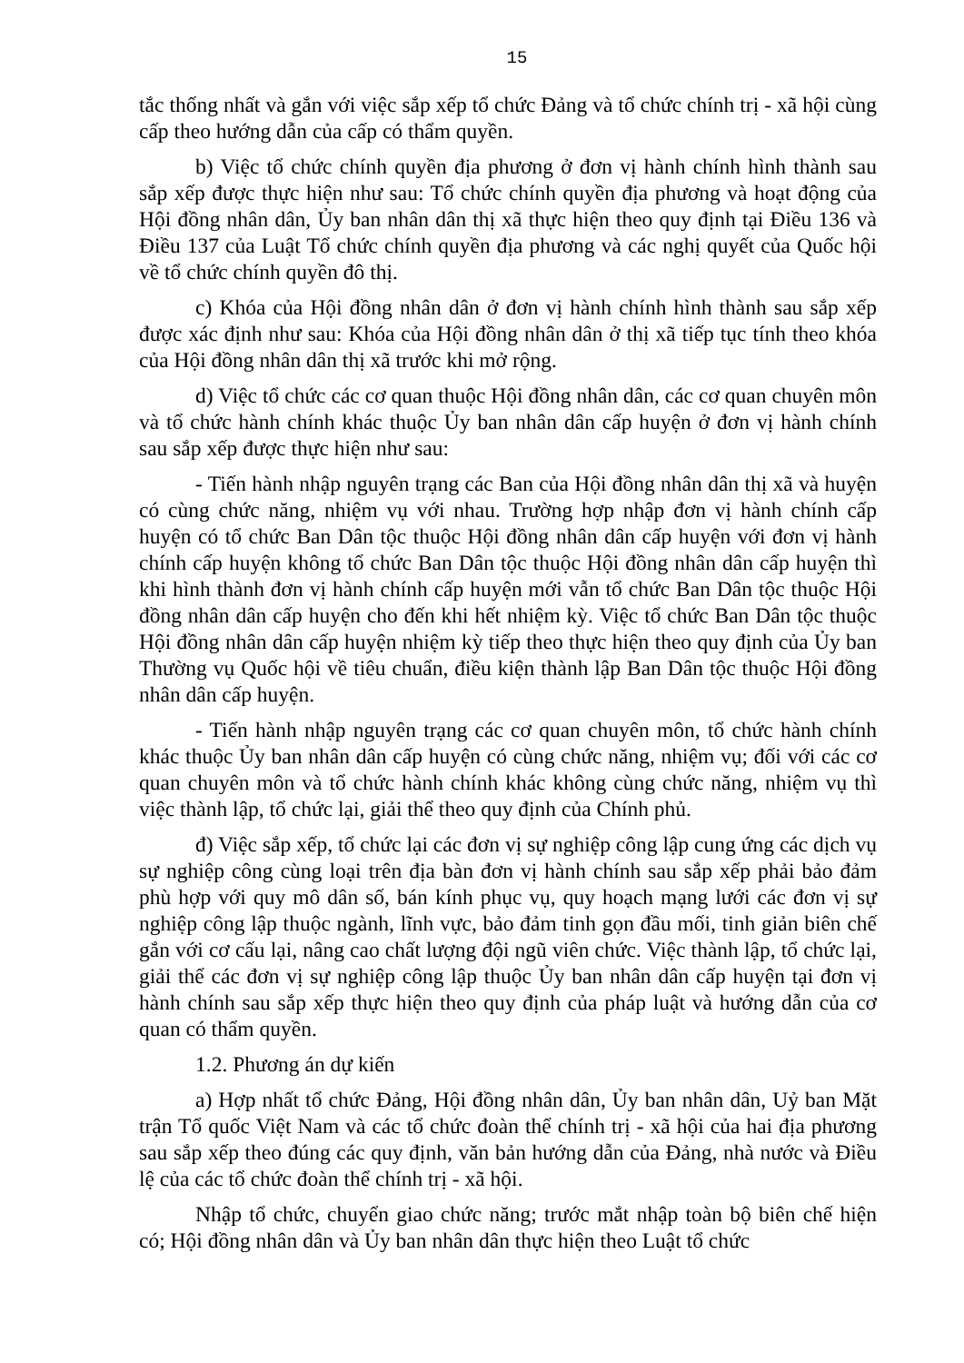15
tắc thống nhất và gắn với việc sắp xếp tổ chức Đảng và tổ chức chính trị - xã hội cùng cấp theo hướng dẫn của cấp có thẩm quyền.
b) Việc tổ chức chính quyền địa phương ở đơn vị hành chính hình thành sau sắp xếp được thực hiện như sau: Tổ chức chính quyền địa phương và hoạt động của Hội đồng nhân dân, Ủy ban nhân dân thị xã thực hiện theo quy định tại Điều 136 và Điều 137 của Luật Tổ chức chính quyền địa phương và các nghị quyết của Quốc hội về tổ chức chính quyền đô thị.
c) Khóa của Hội đồng nhân dân ở đơn vị hành chính hình thành sau sắp xếp được xác định như sau: Khóa của Hội đồng nhân dân ở thị xã tiếp tục tính theo khóa của Hội đồng nhân dân thị xã trước khi mở rộng.
d) Việc tổ chức các cơ quan thuộc Hội đồng nhân dân, các cơ quan chuyên môn và tổ chức hành chính khác thuộc Ủy ban nhân dân cấp huyện ở đơn vị hành chính sau sắp xếp được thực hiện như sau:
- Tiến hành nhập nguyên trạng các Ban của Hội đồng nhân dân thị xã và huyện có cùng chức năng, nhiệm vụ với nhau. Trường hợp nhập đơn vị hành chính cấp huyện có tổ chức Ban Dân tộc thuộc Hội đồng nhân dân cấp huyện với đơn vị hành chính cấp huyện không tổ chức Ban Dân tộc thuộc Hội đồng nhân dân cấp huyện thì khi hình thành đơn vị hành chính cấp huyện mới vẫn tổ chức Ban Dân tộc thuộc Hội đồng nhân dân cấp huyện cho đến khi hết nhiệm kỳ. Việc tổ chức Ban Dân tộc thuộc Hội đồng nhân dân cấp huyện nhiệm kỳ tiếp theo thực hiện theo quy định của Ủy ban Thường vụ Quốc hội về tiêu chuẩn, điều kiện thành lập Ban Dân tộc thuộc Hội đồng nhân dân cấp huyện.
- Tiến hành nhập nguyên trạng các cơ quan chuyên môn, tổ chức hành chính khác thuộc Ủy ban nhân dân cấp huyện có cùng chức năng, nhiệm vụ; đối với các cơ quan chuyên môn và tổ chức hành chính khác không cùng chức năng, nhiệm vụ thì việc thành lập, tổ chức lại, giải thể theo quy định của Chính phủ.
đ) Việc sắp xếp, tổ chức lại các đơn vị sự nghiệp công lập cung ứng các dịch vụ sự nghiệp công cùng loại trên địa bàn đơn vị hành chính sau sắp xếp phải bảo đảm phù hợp với quy mô dân số, bán kính phục vụ, quy hoạch mạng lưới các đơn vị sự nghiệp công lập thuộc ngành, lĩnh vực, bảo đảm tinh gọn đầu mối, tinh giản biên chế gắn với cơ cấu lại, nâng cao chất lượng đội ngũ viên chức. Việc thành lập, tổ chức lại, giải thể các đơn vị sự nghiệp công lập thuộc Ủy ban nhân dân cấp huyện tại đơn vị hành chính sau sắp xếp thực hiện theo quy định của pháp luật và hướng dẫn của cơ quan có thẩm quyền.
1.2. Phương án dự kiến
a) Hợp nhất tổ chức Đảng, Hội đồng nhân dân, Ủy ban nhân dân, Uỷ ban Mặt trận Tổ quốc Việt Nam và các tổ chức đoàn thể chính trị - xã hội của hai địa phương sau sắp xếp theo đúng các quy định, văn bản hướng dẫn của Đảng, nhà nước và Điều lệ của các tổ chức đoàn thể chính trị - xã hội.
Nhập tổ chức, chuyển giao chức năng; trước mắt nhập toàn bộ biên chế hiện có; Hội đồng nhân dân và Ủy ban nhân dân thực hiện theo Luật tổ chức